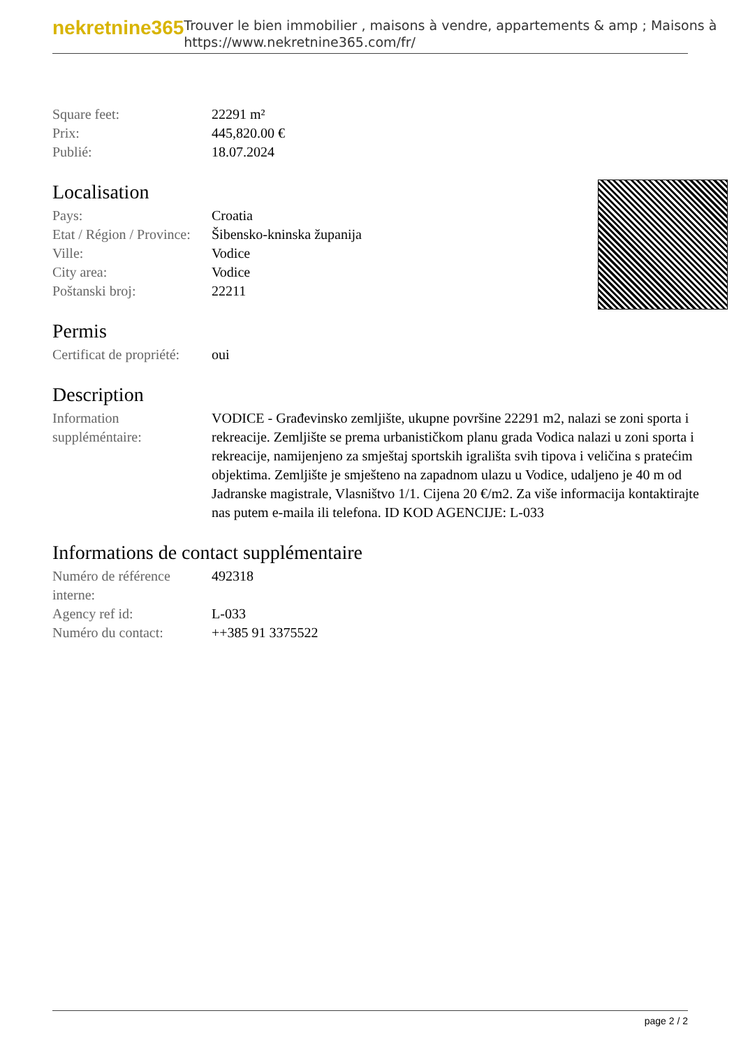nekretnine365
Trouver le bien immobilier , maisons à vendre, appartements & amp ; Maisons à
https://www.nekretnine365.com/fr/
| Square feet: | 22291 m² |
| Prix: | 445,820.00 € |
| Publié: | 18.07.2024 |
Localisation
| Pays: | Croatia |
| Etat / Région / Province: | Šibensko-kninska županija |
| Ville: | Vodice |
| City area: | Vodice |
| Poštanski broj: | 22211 |
Permis
| Certificat de propriété: | oui |
Description
| Information suppléméntaire: | VODICE - Građevinsko zemljište, ukupne površine 22291 m2, nalazi se zoni sporta i rekreacije. Zemljište se prema urbanističkom planu grada Vodica nalazi u zoni sporta i rekreacije, namijenjeno za smještaj sportskih igrališta svih tipova i veličina s pratećim objektima. Zemljište je smješteno na zapadnom ulazu u Vodice, udaljeno je 40 m od Jadranske magistrale, Vlasništvo 1/1. Cijena 20 €/m2. Za više informacija kontaktirajte nas putem e-maila ili telefona. ID KOD AGENCIJE: L-033 |
Informations de contact supplémentaire
| Numéro de référence interne: | 492318 |
| Agency ref id: | L-033 |
| Numéro du contact: | ++385 91 3375522 |
page 2 / 2